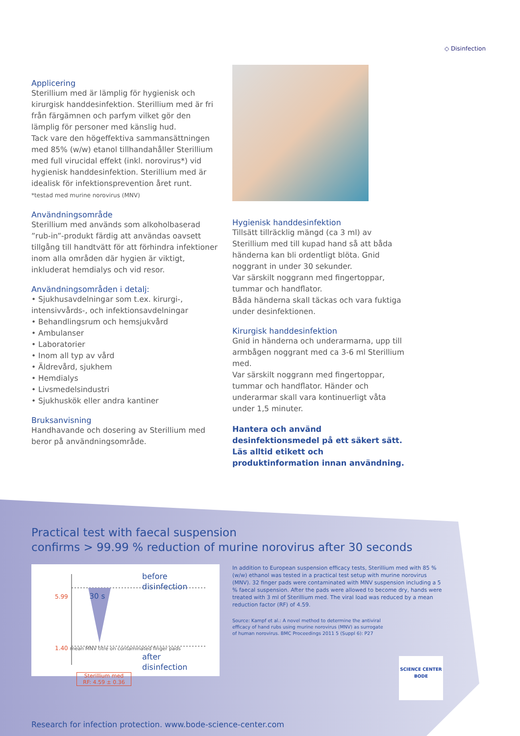◇ Disinfection
Applicering
Sterillium med är lämplig för hygienisk och kirurgisk handdesinfektion. Sterillium med är fri från färgämnen och parfym vilket gör den lämplig för personer med känslig hud.
Tack vare den högeffektiva sammansättningen med 85% (w/w) etanol tillhandahåller Sterillium med full virucidal effekt (inkl. norovirus*) vid hygienisk handdesinfektion. Sterillium med är idealisk för infektionsprevention året runt.
*testad med murine norovirus (MNV)
Användningsområde
Sterillium med används som alkoholbaserad ”rub-in”-produkt färdig att användas oavsett tillgång till handtvätt för att förhindra infektioner inom alla områden där hygien är viktigt, inkluderat hemdialys och vid resor.
Användningsområden i detalj:
• Sjukhusavdelningar som t.ex. kirurgi-, intensivvårds-, och infektionsavdelningar
• Behandlingsrum och hemsjukvård
• Ambulanser
• Laboratorier
• Inom all typ av vård
• Äldrevård, sjukhem
• Hemdialys
• Livsmedelsindustri
• Sjukhuskök eller andra kantiner
Bruksanvisning
Handhavande och dosering av Sterillium med beror på användningsområde.
Hygienisk handdesinfektion
Tillsätt tillräcklig mängd (ca 3 ml) av Sterillium med till kupad hand så att båda händerna kan bli ordentligt blöta. Gnid noggrant in under 30 sekunder.
Var särskilt noggrann med fingertoppar, tummar och handflator.
Båda händerna skall täckas och vara fuktiga under desinfektionen.
Kirurgisk handdesinfektion
Gnid in händerna och underarmarna, upp till armbågen noggrant med ca 3-6 ml Sterillium med.
Var särskilt noggrann med fingertoppar, tummar och handflator. Händer och underarmar skall vara kontinuerligt våta under 1,5 minuter.
Hantera och använd desinfektionsmedel på ett säkert sätt. Läs alltid etikett och produktinformation innan användning.
Practical test with faecal suspension
confirms > 99.99 % reduction of murine norovirus after 30 seconds
before
disinfection
5.99 30 s
1.40 mean MNV titre on contaminated finger pads
after
disinfection
Sterillium med
RF: 4.59 ± 0.36
In addition to European suspension efficacy tests, Sterillium med with 85 % (w/w) ethanol was tested in a practical test setup with murine norovirus (MNV). 32 finger pads were contaminated with MNV suspension including a 5 % faecal suspension. After the pads were allowed to become dry, hands were treated with 3 ml of Sterillium med. The viral load was reduced by a mean reduction factor (RF) of 4.59.
Source: Kampf et al.: A novel method to determine the antiviral efficacy of hand rubs using murine norovirus (MNV) as surrogate of human norovirus. BMC Proceedings 2011 5 (Suppl 6): P27
SCIENCE CENTER
BODE
Research for infection protection. www.bode-science-center.com